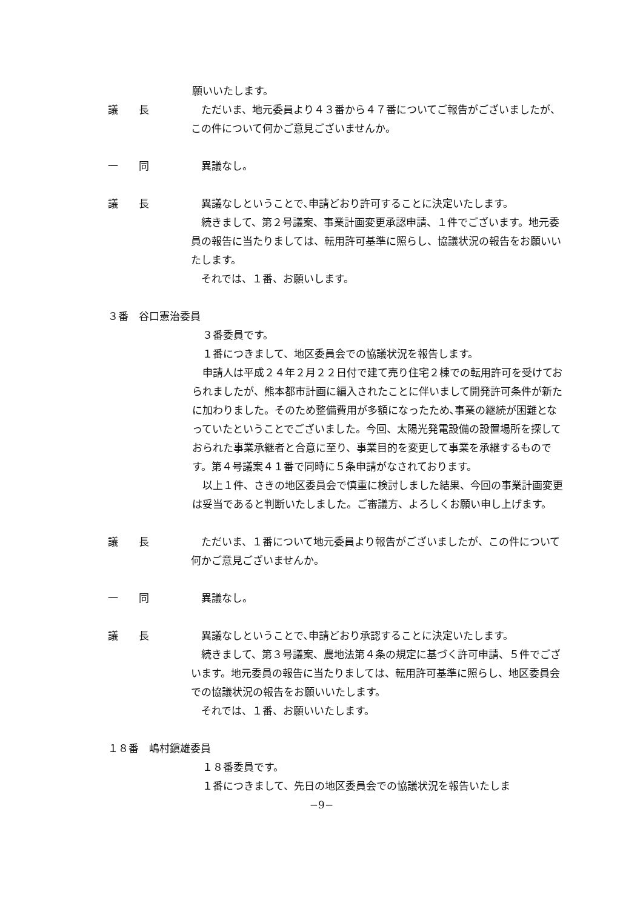願いいたします。
議　　長 　ただいま、地元委員より４３番から４７番についてご報告がございましたが、この件について何かご意見ございませんか。
一　　同 　異議なし。
議　　長 　異議なしということで､申請どおり許可することに決定いたします。
　続きまして、第２号議案、事業計画変更承認申請、１件でございます。地元委員の報告に当たりましては、転用許可基準に照らし、協議状況の報告をお願いいたします。
　それでは、１番、お願いします。
３番　谷口憲治委員
　３番委員です。
　１番につきまして、地区委員会での協議状況を報告します。
　申請人は平成２４年２月２２日付で建て売り住宅２棟での転用許可を受けておられましたが、熊本都市計画に編入されたことに伴いまして開発許可条件が新たに加わりました。そのため整備費用が多額になったため､事業の継続が困難となっていたということでございました。今回、太陽光発電設備の設置場所を探しておられた事業承継者と合意に至り、事業目的を変更して事業を承継するものです。第４号議案４１番で同時に５条申請がなされております。
　以上１件、さきの地区委員会で慎重に検討しました結果、今回の事業計画変更は妥当であると判断いたしました。ご審議方、よろしくお願い申し上げます。
議　　長 　ただいま、１番について地元委員より報告がございましたが、この件について何かご意見ございませんか。
一　　同 　異議なし。
議　　長 　異議なしということで､申請どおり承認することに決定いたします。
　続きまして、第３号議案、農地法第４条の規定に基づく許可申請、５件でございます。地元委員の報告に当たりましては、転用許可基準に照らし、地区委員会での協議状況の報告をお願いいたします。
　それでは、１番、お願いいたします。
１８番　嶋村鎭雄委員
　１８番委員です。
　１番につきまして、先日の地区委員会での協議状況を報告いたしま
−9−